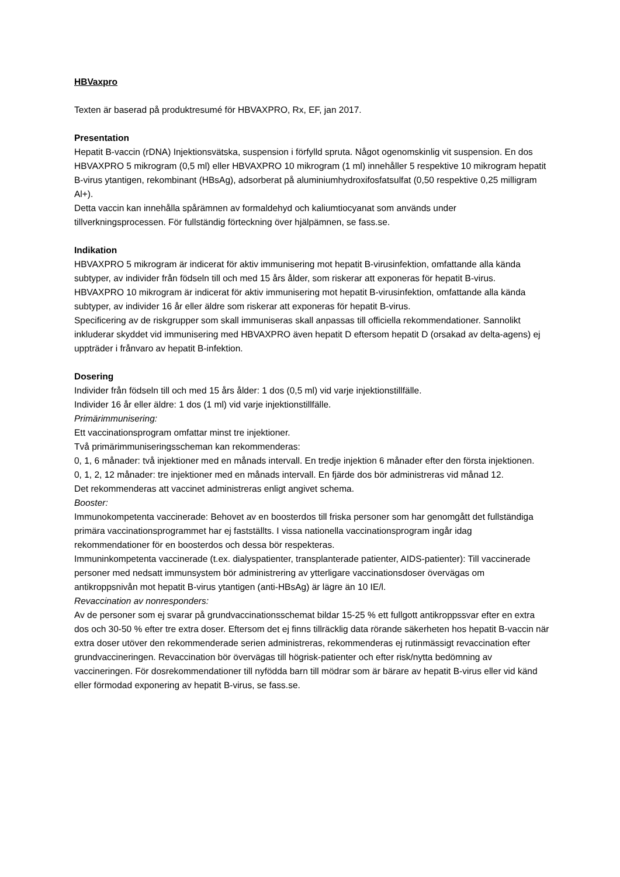HBVaxpro
Texten är baserad på produktresumé för HBVAXPRO, Rx, EF, jan 2017.
Presentation
Hepatit B-vaccin (rDNA) Injektionsvätska, suspension i förfylld spruta. Något ogenomskinlig vit suspension. En dos HBVAXPRO 5 mikrogram (0,5 ml) eller HBVAXPRO 10 mikrogram (1 ml) innehåller 5 respektive 10 mikrogram hepatit B-virus ytantigen, rekombinant (HBsAg), adsorberat på aluminiumhydroxifosfatsulfat (0,50 respektive 0,25 milligram Al+).
Detta vaccin kan innehålla spårämnen av formaldehyd och kaliumtiocyanat som används under tillverkningsprocessen. För fullständig förteckning över hjälpämnen, se fass.se.
Indikation
HBVAXPRO 5 mikrogram är indicerat för aktiv immunisering mot hepatit B-virusinfektion, omfattande alla kända subtyper, av individer från födseln till och med 15 års ålder, som riskerar att exponeras för hepatit B-virus.
HBVAXPRO 10 mikrogram är indicerat för aktiv immunisering mot hepatit B-virusinfektion, omfattande alla kända subtyper, av individer 16 år eller äldre som riskerar att exponeras för hepatit B-virus.
Specificering av de riskgrupper som skall immuniseras skall anpassas till officiella rekommendationer. Sannolikt inkluderar skyddet vid immunisering med HBVAXPRO även hepatit D eftersom hepatit D (orsakad av delta-agens) ej uppträder i frånvaro av hepatit B-infektion.
Dosering
Individer från födseln till och med 15 års ålder: 1 dos (0,5 ml) vid varje injektionstillfälle.
Individer 16 år eller äldre: 1 dos (1 ml) vid varje injektionstillfälle.
Primärimmunisering:
Ett vaccinationsprogram omfattar minst tre injektioner.
Två primärimmuniseringsscheman kan rekommenderas:
0, 1, 6 månader: två injektioner med en månads intervall. En tredje injektion 6 månader efter den första injektionen.
0, 1, 2, 12 månader: tre injektioner med en månads intervall. En fjärde dos bör administreras vid månad 12.
Det rekommenderas att vaccinet administreras enligt angivet schema.
Booster:
Immunokompetenta vaccinerade: Behovet av en boosterdos till friska personer som har genomgått det fullständiga primära vaccinationsprogrammet har ej fastställts. I vissa nationella vaccinationsprogram ingår idag rekommendationer för en boosterdos och dessa bör respekteras.
Immuninkompetenta vaccinerade (t.ex. dialyspatienter, transplanterade patienter, AIDS-patienter): Till vaccinerade personer med nedsatt immunsystem bör administrering av ytterligare vaccinationsdoser övervägas om antikroppsnivån mot hepatit B-virus ytantigen (anti-HBsAg) är lägre än 10 IE/l.
Revaccination av nonresponders:
Av de personer som ej svarar på grundvaccinationsschemat bildar 15-25 % ett fullgott antikroppssvar efter en extra dos och 30-50 % efter tre extra doser. Eftersom det ej finns tillräcklig data rörande säkerheten hos hepatit B-vaccin när extra doser utöver den rekommenderade serien administreras, rekommenderas ej rutinmässigt revaccination efter grundvaccineringen. Revaccination bör övervägas till högrisk-patienter och efter risk/nytta bedömning av vaccineringen. För dosrekommendationer till nyfödda barn till mödrar som är bärare av hepatit B-virus eller vid känd eller förmodad exponering av hepatit B-virus, se fass.se.